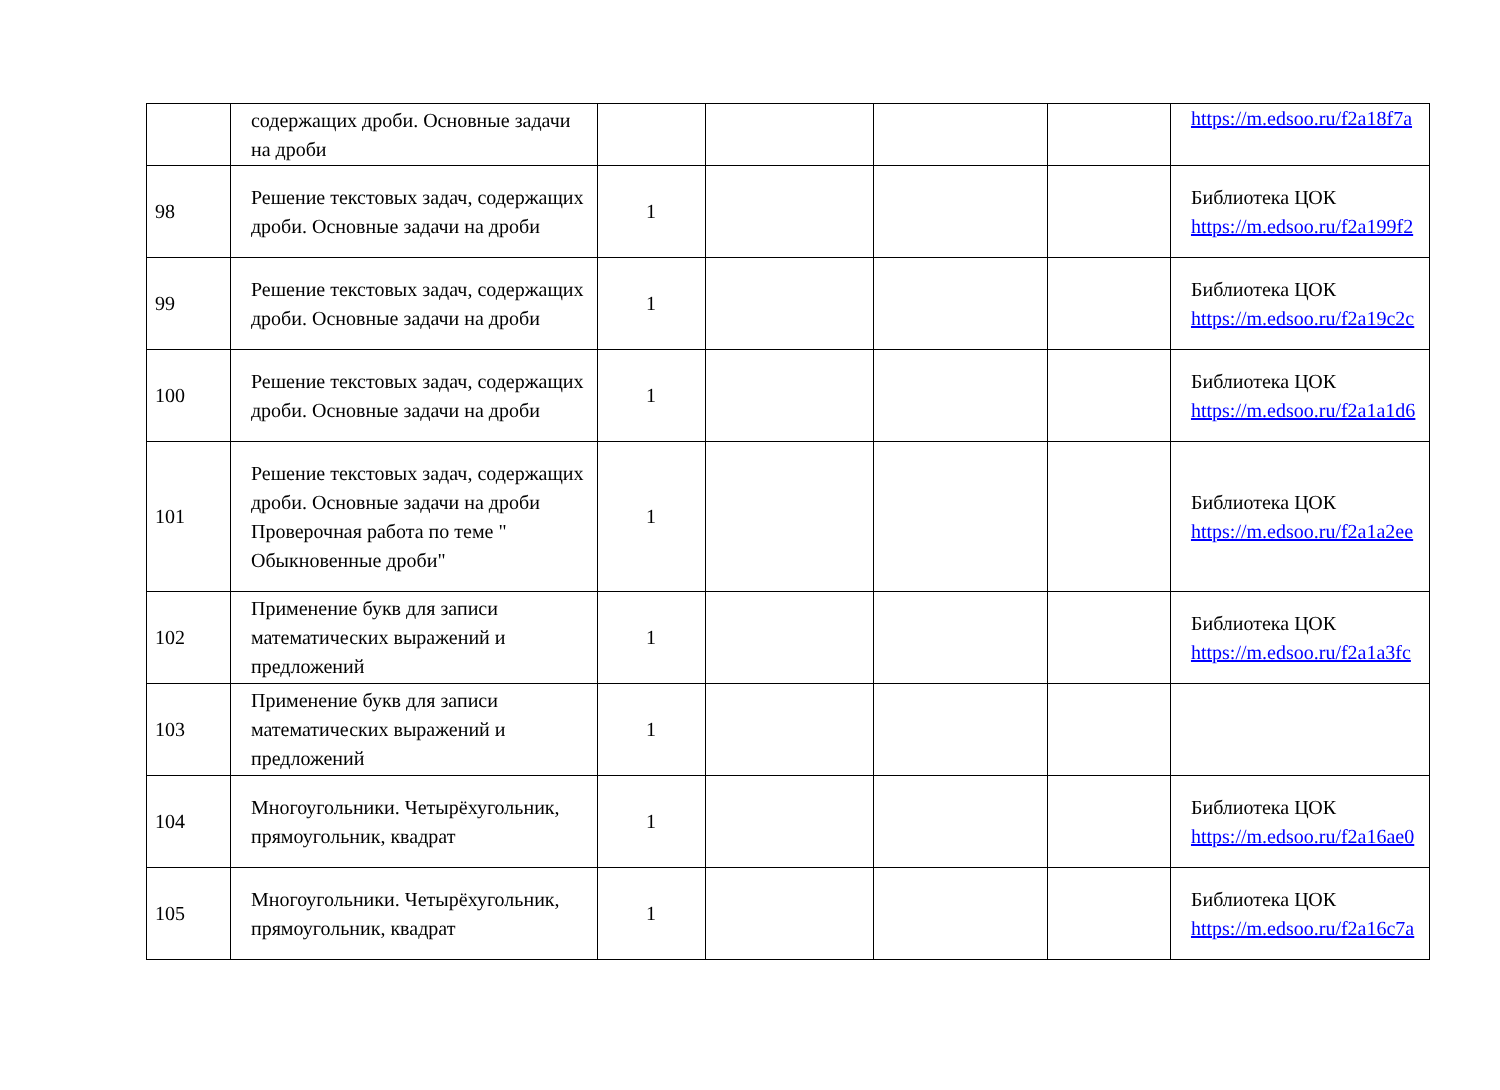| | содержащих дроби. Основные задачи на дроби | | | | | https://m.edsoo.ru/f2a18f7a |
| 98 | Решение текстовых задач, содержащих дроби. Основные задачи на дроби | 1 | | | | Библиотека ЦОК https://m.edsoo.ru/f2a199f2 |
| 99 | Решение текстовых задач, содержащих дроби. Основные задачи на дроби | 1 | | | | Библиотека ЦОК https://m.edsoo.ru/f2a19c2c |
| 100 | Решение текстовых задач, содержащих дроби. Основные задачи на дроби | 1 | | | | Библиотека ЦОК https://m.edsoo.ru/f2a1a1d6 |
| 101 | Решение текстовых задач, содержащих дроби. Основные задачи на дроби Проверочная работа по теме " Обыкновенные дроби" | 1 | | | | Библиотека ЦОК https://m.edsoo.ru/f2a1a2ee |
| 102 | Применение букв для записи математических выражений и предложений | 1 | | | | Библиотека ЦОК https://m.edsoo.ru/f2a1a3fc |
| 103 | Применение букв для записи математических выражений и предложений | 1 | | | | |
| 104 | Многоугольники. Четырёхугольник, прямоугольник, квадрат | 1 | | | | Библиотека ЦОК https://m.edsoo.ru/f2a16ae0 |
| 105 | Многоугольники. Четырёхугольник, прямоугольник, квадрат | 1 | | | | Библиотека ЦОК https://m.edsoo.ru/f2a16c7a |